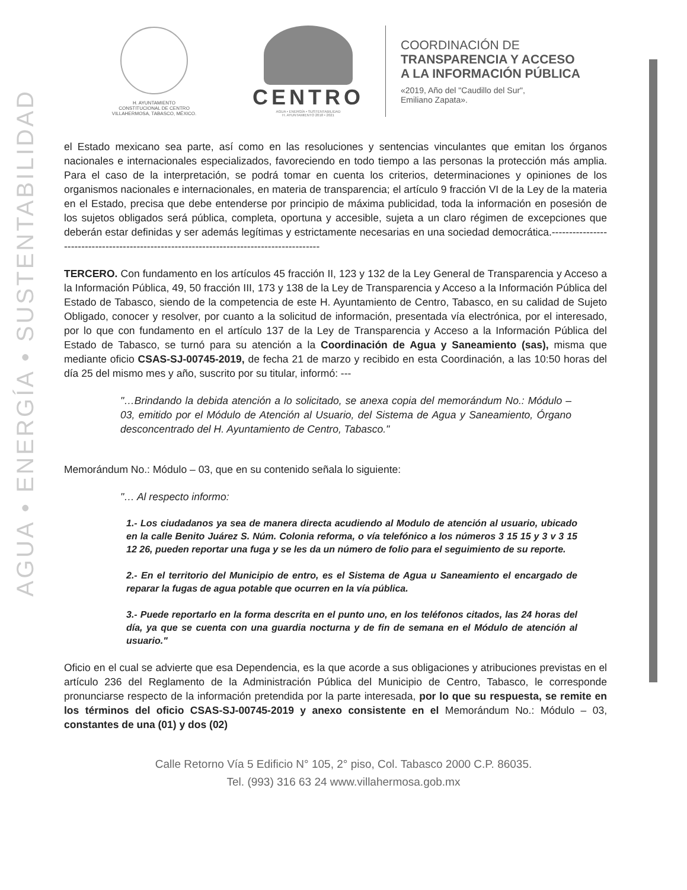AGUA • ENERGÍA • SUSTENTABILIDAD
H. AYUNTAMIENTO
CONSTITUCIONAL DE CENTRO
VILLAHERMOSA, TABASCO, MÉXICO.
CENTRO
AGUA • ENERGÍA • SUSTENTABILIDAD
H. AYUNTAMIENTO 2018 • 2021
COORDINACIÓN DE
TRANSPARENCIA Y ACCESO
A LA INFORMACIÓN PÚBLICA
«2019, Año del "Caudillo del Sur",
Emiliano Zapata».
el Estado mexicano sea parte, así como en las resoluciones y sentencias vinculantes que emitan los órganos nacionales e internacionales especializados, favoreciendo en todo tiempo a las personas la protección más amplia. Para el caso de la interpretación, se podrá tomar en cuenta los criterios, determinaciones y opiniones de los organismos nacionales e internacionales, en materia de transparencia; el artículo 9 fracción VI de la Ley de la materia en el Estado, precisa que debe entenderse por principio de máxima publicidad, toda la información en posesión de los sujetos obligados será pública, completa, oportuna y accesible, sujeta a un claro régimen de excepciones que deberán estar definidas y ser además legítimas y estrictamente necesarias en una sociedad democrática.------------------------------------------------------------------------------------------
TERCERO. Con fundamento en los artículos 45 fracción II, 123 y 132 de la Ley General de Transparencia y Acceso a la Información Pública, 49, 50 fracción III, 173 y 138 de la Ley de Transparencia y Acceso a la Información Pública del Estado de Tabasco, siendo de la competencia de este H. Ayuntamiento de Centro, Tabasco, en su calidad de Sujeto Obligado, conocer y resolver, por cuanto a la solicitud de información, presentada vía electrónica, por el interesado, por lo que con fundamento en el artículo 137 de la Ley de Transparencia y Acceso a la Información Pública del Estado de Tabasco, se turnó para su atención a la Coordinación de Agua y Saneamiento (sas), misma que mediante oficio CSAS-SJ-00745-2019, de fecha 21 de marzo y recibido en esta Coordinación, a las 10:50 horas del día 25 del mismo mes y año, suscrito por su titular, informó: ---
"…Brindando la debida atención a lo solicitado, se anexa copia del memorándum No.: Módulo – 03, emitido por el Módulo de Atención al Usuario, del Sistema de Agua y Saneamiento, Órgano desconcentrado del H. Ayuntamiento de Centro, Tabasco."
Memorándum No.: Módulo – 03, que en su contenido señala lo siguiente:
"… Al respecto informo:
1.- Los ciudadanos ya sea de manera directa acudiendo al Modulo de atención al usuario, ubicado en la calle Benito Juárez S. Núm. Colonia reforma, o vía telefónico a los números 3 15 15 y 3 v 3 15 12 26, pueden reportar una fuga y se les da un número de folio para el seguimiento de su reporte.
2.- En el territorio del Municipio de entro, es el Sistema de Agua u Saneamiento el encargado de reparar la fugas de agua potable que ocurren en la vía pública.
3.- Puede reportarlo en la forma descrita en el punto uno, en los teléfonos citados, las 24 horas del día, ya que se cuenta con una guardia nocturna y de fin de semana en el Módulo de atención al usuario."
Oficio en el cual se advierte que esa Dependencia, es la que acorde a sus obligaciones y atribuciones previstas en el artículo 236 del Reglamento de la Administración Pública del Municipio de Centro, Tabasco, le corresponde pronunciarse respecto de la información pretendida por la parte interesada, por lo que su respuesta, se remite en los términos del oficio CSAS-SJ-00745-2019 y anexo consistente en el Memorándum No.: Módulo – 03, constantes de una (01) y dos (02)
Calle Retorno Vía 5 Edificio N° 105, 2° piso, Col. Tabasco 2000 C.P. 86035.
Tel. (993) 316 63 24 www.villahermosa.gob.mx